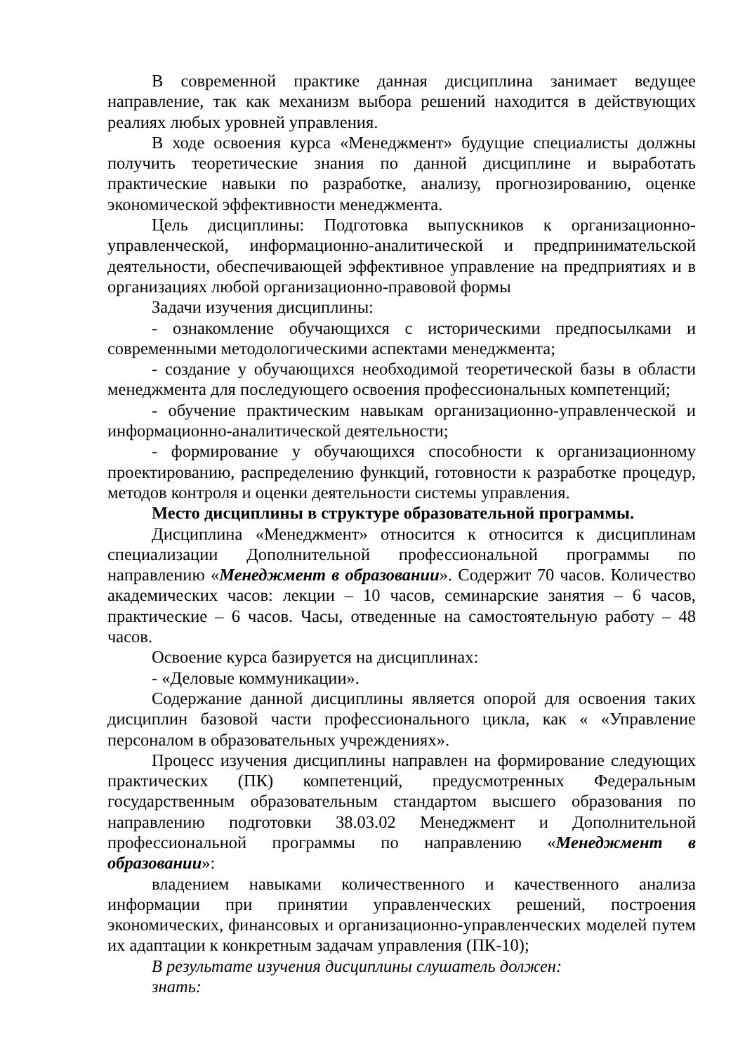В современной практике данная дисциплина занимает ведущее направление, так как механизм выбора решений находится в действующих реалиях любых уровней управления.
В ходе освоения курса «Менеджмент» будущие специалисты должны получить теоретические знания по данной дисциплине и выработать практические навыки по разработке, анализу, прогнозированию, оценке экономической эффективности менеджмента.
Цель дисциплины: Подготовка выпускников к организационно-управленческой, информационно-аналитической и предпринимательской деятельности, обеспечивающей эффективное управление на предприятиях и в организациях любой организационно-правовой формы
Задачи изучения дисциплины:
- ознакомление обучающихся с историческими предпосылками и современными методологическими аспектами менеджмента;
- создание у обучающихся необходимой теоретической базы в области менеджмента для последующего освоения профессиональных компетенций;
- обучение практическим навыкам организационно-управленческой и информационно-аналитической деятельности;
- формирование у обучающихся способности к организационному проектированию, распределению функций, готовности к разработке процедур, методов контроля и оценки деятельности системы управления.
Место дисциплины в структуре образовательной программы.
Дисциплина «Менеджмент» относится к относится к дисциплинам специализации Дополнительной профессиональной программы по направлению «Менеджмент в образовании». Содержит 70 часов. Количество академических часов: лекции – 10 часов, семинарские занятия – 6 часов, практические – 6 часов. Часы, отведенные на самостоятельную работу – 48 часов.
Освоение курса базируется на дисциплинах:
- «Деловые коммуникации».
Содержание данной дисциплины является опорой для освоения таких дисциплин базовой части профессионального цикла, как « «Управление персоналом в образовательных учреждениях».
Процесс изучения дисциплины направлен на формирование следующих практических (ПК) компетенций, предусмотренных Федеральным государственным образовательным стандартом высшего образования по направлению подготовки 38.03.02 Менеджмент и Дополнительной профессиональной программы по направлению «Менеджмент в образовании»:
владением навыками количественного и качественного анализа информации при принятии управленческих решений, построения экономических, финансовых и организационно-управленческих моделей путем их адаптации к конкретным задачам управления (ПК-10);
В результате изучения дисциплины слушатель должен:
знать: